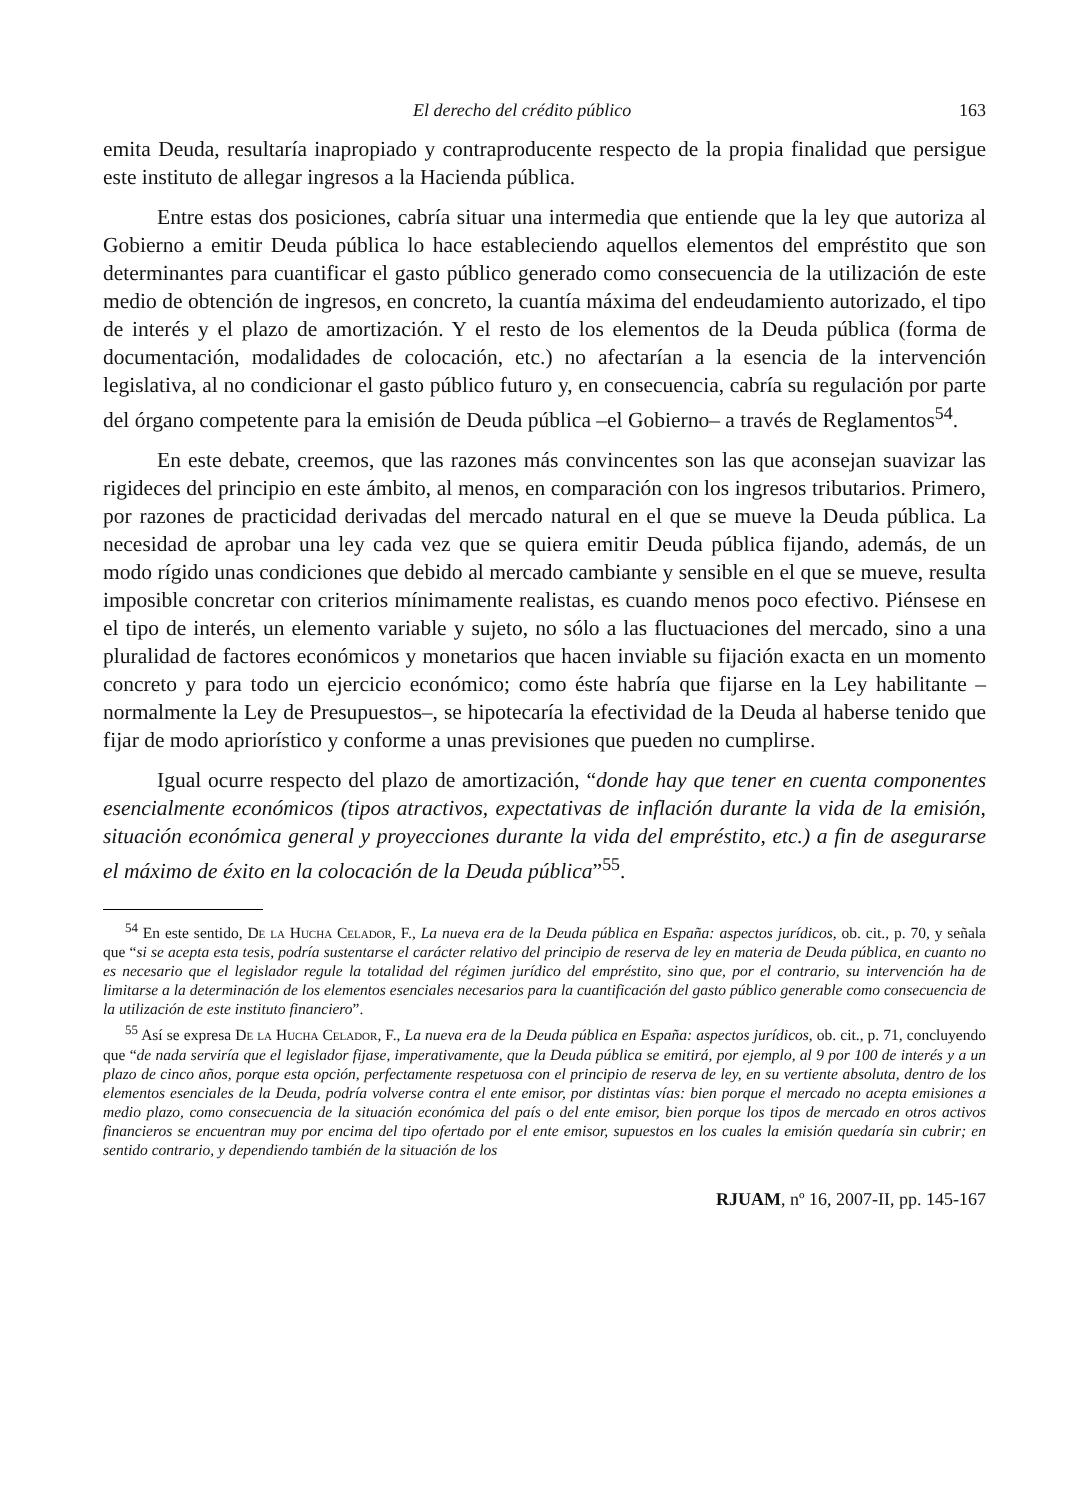El derecho del crédito público 163
emita Deuda, resultaría inapropiado y contraproducente respecto de la propia finalidad que persigue este instituto de allegar ingresos a la Hacienda pública.
Entre estas dos posiciones, cabría situar una intermedia que entiende que la ley que autoriza al Gobierno a emitir Deuda pública lo hace estableciendo aquellos elementos del empréstito que son determinantes para cuantificar el gasto público generado como consecuencia de la utilización de este medio de obtención de ingresos, en concreto, la cuantía máxima del endeudamiento autorizado, el tipo de interés y el plazo de amortización. Y el resto de los elementos de la Deuda pública (forma de documentación, modalidades de colocación, etc.) no afectarían a la esencia de la intervención legislativa, al no condicionar el gasto público futuro y, en consecuencia, cabría su regulación por parte del órgano competente para la emisión de Deuda pública –el Gobierno– a través de Reglamentos<sup>54</sup>.
En este debate, creemos, que las razones más convincentes son las que aconsejan suavizar las rigideces del principio en este ámbito, al menos, en comparación con los ingresos tributarios. Primero, por razones de practicidad derivadas del mercado natural en el que se mueve la Deuda pública. La necesidad de aprobar una ley cada vez que se quiera emitir Deuda pública fijando, además, de un modo rígido unas condiciones que debido al mercado cambiante y sensible en el que se mueve, resulta imposible concretar con criterios mínimamente realistas, es cuando menos poco efectivo. Piénsese en el tipo de interés, un elemento variable y sujeto, no sólo a las fluctuaciones del mercado, sino a una pluralidad de factores económicos y monetarios que hacen inviable su fijación exacta en un momento concreto y para todo un ejercicio económico; como éste habría que fijarse en la Ley habilitante –normalmente la Ley de Presupuestos–, se hipotecaría la efectividad de la Deuda al haberse tenido que fijar de modo apriorístico y conforme a unas previsiones que pueden no cumplirse.
Igual ocurre respecto del plazo de amortización, “donde hay que tener en cuenta componentes esencialmente económicos (tipos atractivos, expectativas de inflación durante la vida de la emisión, situación económica general y proyecciones durante la vida del empréstito, etc.) a fin de asegurarse el máximo de éxito en la colocación de la Deuda pública”<sup>55</sup>.
<sup>54</sup> En este sentido, De la Hucha Celador, F., La nueva era de la Deuda pública en España: aspectos jurídicos, ob. cit., p. 70, y señala que “si se acepta esta tesis, podría sustentarse el carácter relativo del principio de reserva de ley en materia de Deuda pública, en cuanto no es necesario que el legislador regule la totalidad del régimen jurídico del empréstito, sino que, por el contrario, su intervención ha de limitarse a la determinación de los elementos esenciales necesarios para la cuantificación del gasto público generable como consecuencia de la utilización de este instituto financiero”.
<sup>55</sup> Así se expresa De la Hucha Celador, F., La nueva era de la Deuda pública en España: aspectos jurídicos, ob. cit., p. 71, concluyendo que “de nada serviría que el legislador fijase, imperativamente, que la Deuda pública se emitirá, por ejemplo, al 9 por 100 de interés y a un plazo de cinco años, porque esta opción, perfectamente respetuosa con el principio de reserva de ley, en su vertiente absoluta, dentro de los elementos esenciales de la Deuda, podría volverse contra el ente emisor, por distintas vías: bien porque el mercado no acepta emisiones a medio plazo, como consecuencia de la situación económica del país o del ente emisor, bien porque los tipos de mercado en otros activos financieros se encuentran muy por encima del tipo ofertado por el ente emisor, supuestos en los cuales la emisión quedaría sin cubrir; en sentido contrario, y dependiendo también de la situación de los
RJUAM, nº 16, 2007-II, pp. 145-167